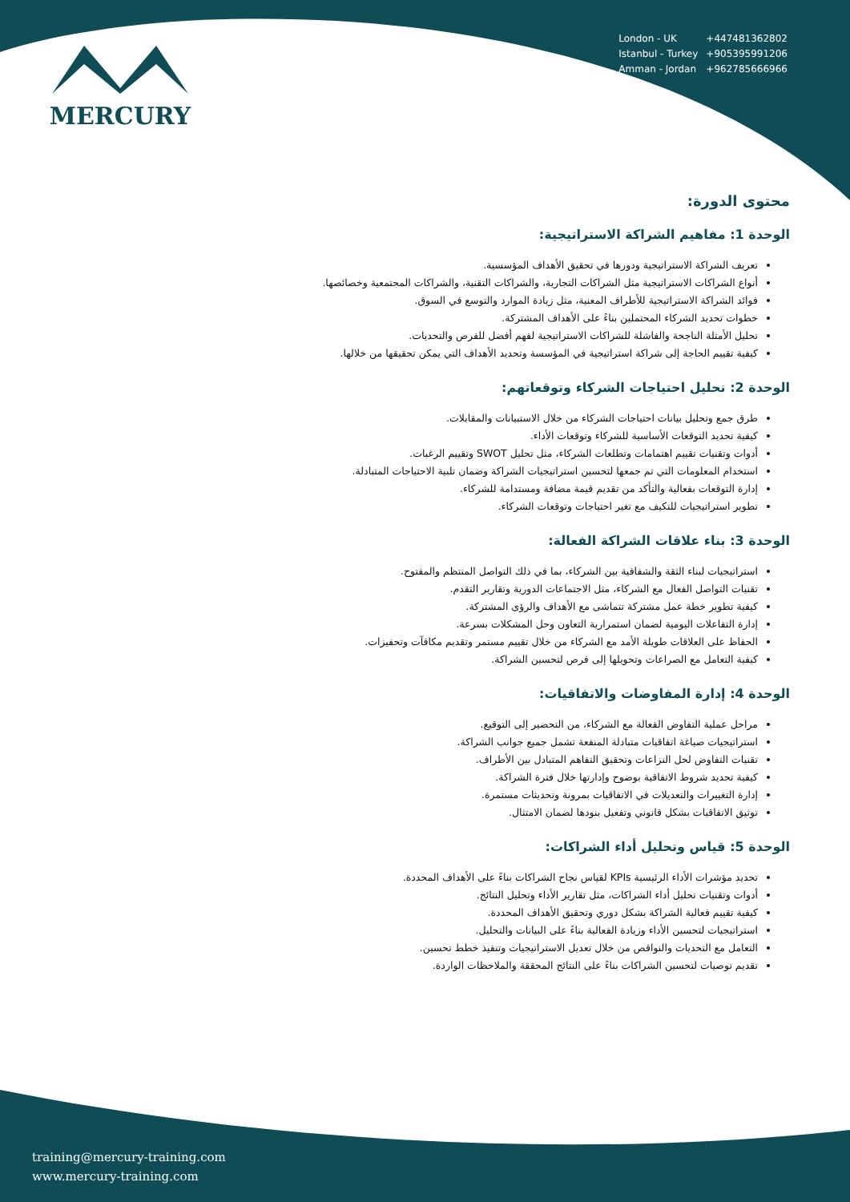MERCURY
| London - UK | +447481362802 |
| Istanbul - Turkey | +905395991206 |
| Amman - Jordan | +962785666966 |
محتوى الدورة:
الوحدة 1: مفاهيم الشراكة الاستراتيجية:
تعريف الشراكة الاستراتيجية ودورها في تحقيق الأهداف المؤسسية.
أنواع الشراكات الاستراتيجية مثل الشراكات التجارية، والشراكات التقنية، والشراكات المجتمعية وخصائصها.
فوائد الشراكة الاستراتيجية للأطراف المعنية، مثل زيادة الموارد والتوسع في السوق.
خطوات تحديد الشركاء المحتملين بناءً على الأهداف المشتركة.
تحليل الأمثلة الناجحة والفاشلة للشراكات الاستراتيجية لفهم أفضل للفرص والتحديات.
كيفية تقييم الحاجة إلى شراكة استراتيجية في المؤسسة وتحديد الأهداف التي يمكن تحقيقها من خلالها.
الوحدة 2: تحليل احتياجات الشركاء وتوقعاتهم:
طرق جمع وتحليل بيانات احتياجات الشركاء من خلال الاستبيانات والمقابلات.
كيفية تحديد التوقعات الأساسية للشركاء وتوقعات الأداء.
أدوات وتقنيات تقييم اهتمامات وتطلعات الشركاء، مثل تحليل SWOT وتقييم الرغبات.
استخدام المعلومات التي تم جمعها لتحسين استراتيجيات الشراكة وضمان تلبية الاحتياجات المتبادلة.
إدارة التوقعات بفعالية والتأكد من تقديم قيمة مضافة ومستدامة للشركاء.
تطوير استراتيجيات للتكيف مع تغير احتياجات وتوقعات الشركاء.
الوحدة 3: بناء علاقات الشراكة الفعالة:
استراتيجيات لبناء الثقة والشفافية بين الشركاء، بما في ذلك التواصل المنتظم والمفتوح.
تقنيات التواصل الفعال مع الشركاء، مثل الاجتماعات الدورية وتقارير التقدم.
كيفية تطوير خطة عمل مشتركة تتماشى مع الأهداف والرؤى المشتركة.
إدارة التفاعلات اليومية لضمان استمرارية التعاون وحل المشكلات بسرعة.
الحفاظ على العلاقات طويلة الأمد مع الشركاء من خلال تقييم مستمر وتقديم مكافآت وتحفيزات.
كيفية التعامل مع الصراعات وتحويلها إلى فرص لتحسين الشراكة.
الوحدة 4: إدارة المفاوضات والاتفاقيات:
مراحل عملية التفاوض الفعالة مع الشركاء، من التحضير إلى التوقيع.
استراتيجيات صياغة اتفاقيات متبادلة المنفعة تشمل جميع جوانب الشراكة.
تقنيات التفاوض لحل النزاعات وتحقيق التفاهم المتبادل بين الأطراف.
كيفية تحديد شروط الاتفاقية بوضوح وإدارتها خلال فترة الشراكة.
إدارة التغييرات والتعديلات في الاتفاقيات بمرونة وتحديثات مستمرة.
توثيق الاتفاقيات بشكل قانوني وتفعيل بنودها لضمان الامتثال.
الوحدة 5: قياس وتحليل أداء الشراكات:
تحديد مؤشرات الأداء الرئيسية KPIs لقياس نجاح الشراكات بناءً على الأهداف المحددة.
أدوات وتقنيات تحليل أداء الشراكات، مثل تقارير الأداء وتحليل النتائج.
كيفية تقييم فعالية الشراكة بشكل دوري وتحقيق الأهداف المحددة.
استراتيجيات لتحسين الأداء وزيادة الفعالية بناءً على البيانات والتحليل.
التعامل مع التحديات والنواقص من خلال تعديل الاستراتيجيات وتنفيذ خطط تحسين.
تقديم توصيات لتحسين الشراكات بناءً على النتائج المحققة والملاحظات الواردة.
training@mercury-training.com
www.mercury-training.com